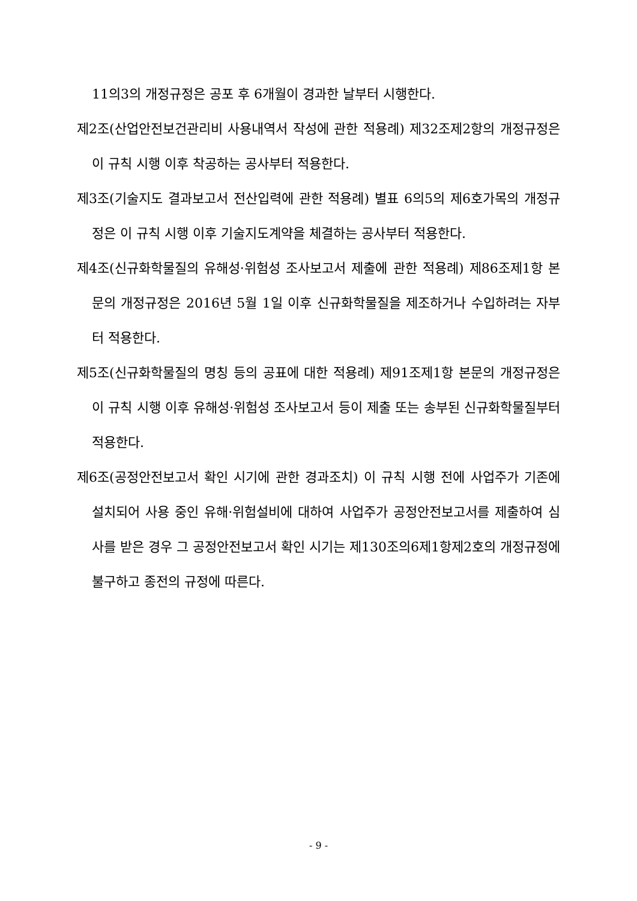11의3의 개정규정은 공포 후 6개월이 경과한 날부터 시행한다.
제2조(산업안전보건관리비 사용내역서 작성에 관한 적용례) 제32조제2항의 개정규정은 이 규칙 시행 이후 착공하는 공사부터 적용한다.
제3조(기술지도 결과보고서 전산입력에 관한 적용례) 별표 6의5의 제6호가목의 개정규정은 이 규칙 시행 이후 기술지도계약을 체결하는 공사부터 적용한다.
제4조(신규화학물질의 유해성·위험성 조사보고서 제출에 관한 적용례) 제86조제1항 본문의 개정규정은 2016년 5월 1일 이후 신규화학물질을 제조하거나 수입하려는 자부터 적용한다.
제5조(신규화학물질의 명칭 등의 공표에 대한 적용례) 제91조제1항 본문의 개정규정은 이 규칙 시행 이후 유해성·위험성 조사보고서 등이 제출 또는 송부된 신규화학물질부터 적용한다.
제6조(공정안전보고서 확인 시기에 관한 경과조치) 이 규칙 시행 전에 사업주가 기존에 설치되어 사용 중인 유해·위험설비에 대하여 사업주가 공정안전보고서를 제출하여 심사를 받은 경우 그 공정안전보고서 확인 시기는 제130조의6제1항제2호의 개정규정에 불구하고 종전의 규정에 따른다.
- 9 -